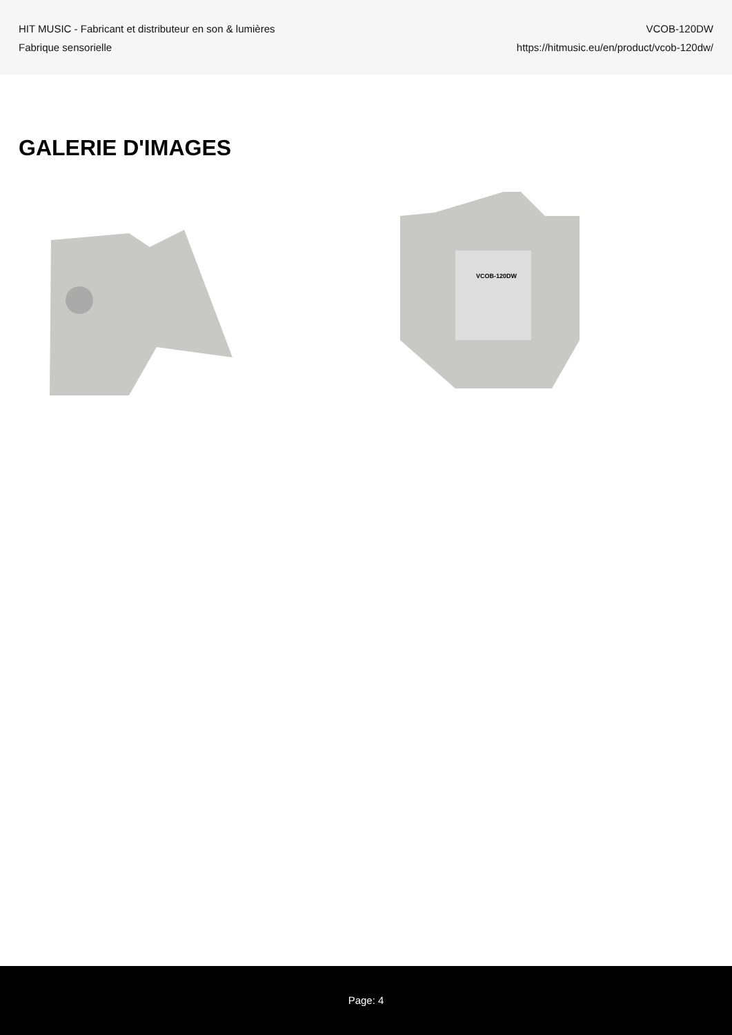HIT MUSIC - Fabricant et distributeur en son & lumières
Fabrique sensorielle
VCOB-120DW
https://hitmusic.eu/en/product/vcob-120dw/
GALERIE D'IMAGES
VCOB-120DW
Page: 4